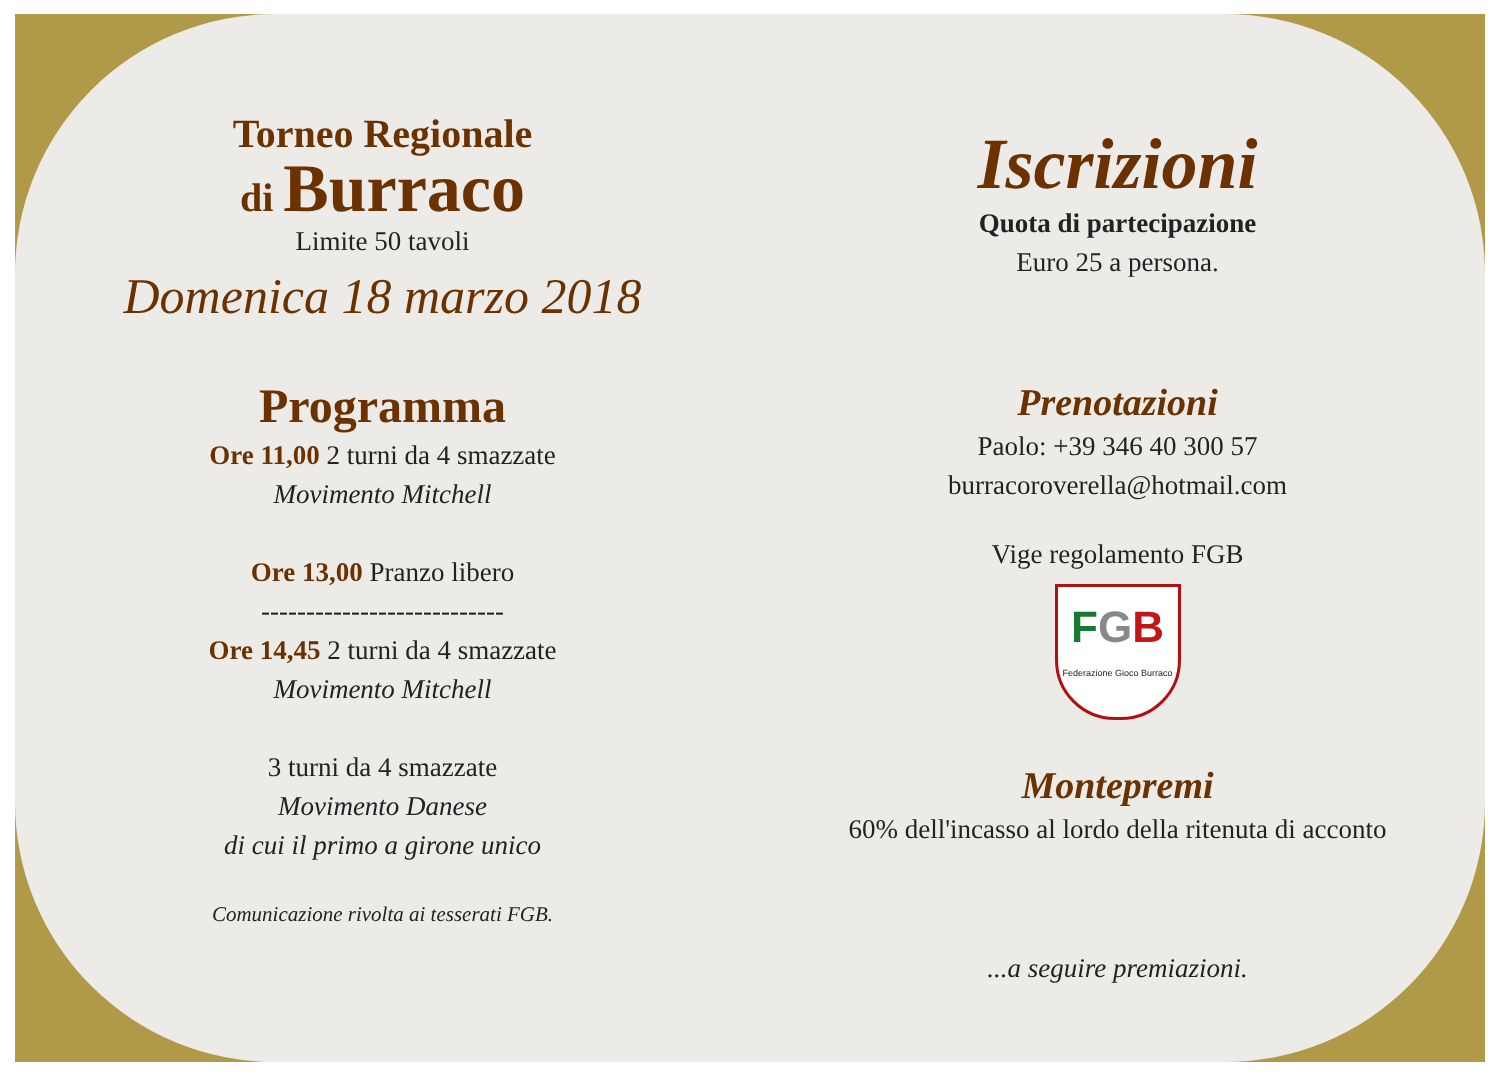Torneo Regionale
di Burraco
Limite 50 tavoli
Domenica 18 marzo 2018
Programma
Ore 11,00 2 turni da 4 smazzate
Movimento Mitchell
Ore 13,00 Pranzo libero
---------------------------
Ore 14,45 2 turni da 4 smazzate
Movimento Mitchell
3 turni da 4 smazzate
Movimento Danese
di cui il primo a girone unico
Comunicazione rivolta ai tesserati FGB.
Iscrizioni
Quota di partecipazione
Euro 25 a persona.
Prenotazioni
Paolo: +39 346 40 300 57
burracoroverella@hotmail.com
Vige regolamento FGB
FGB
Federazione Gioco Burraco
Montepremi
60% dell'incasso al lordo della ritenuta di acconto
...a seguire premiazioni.